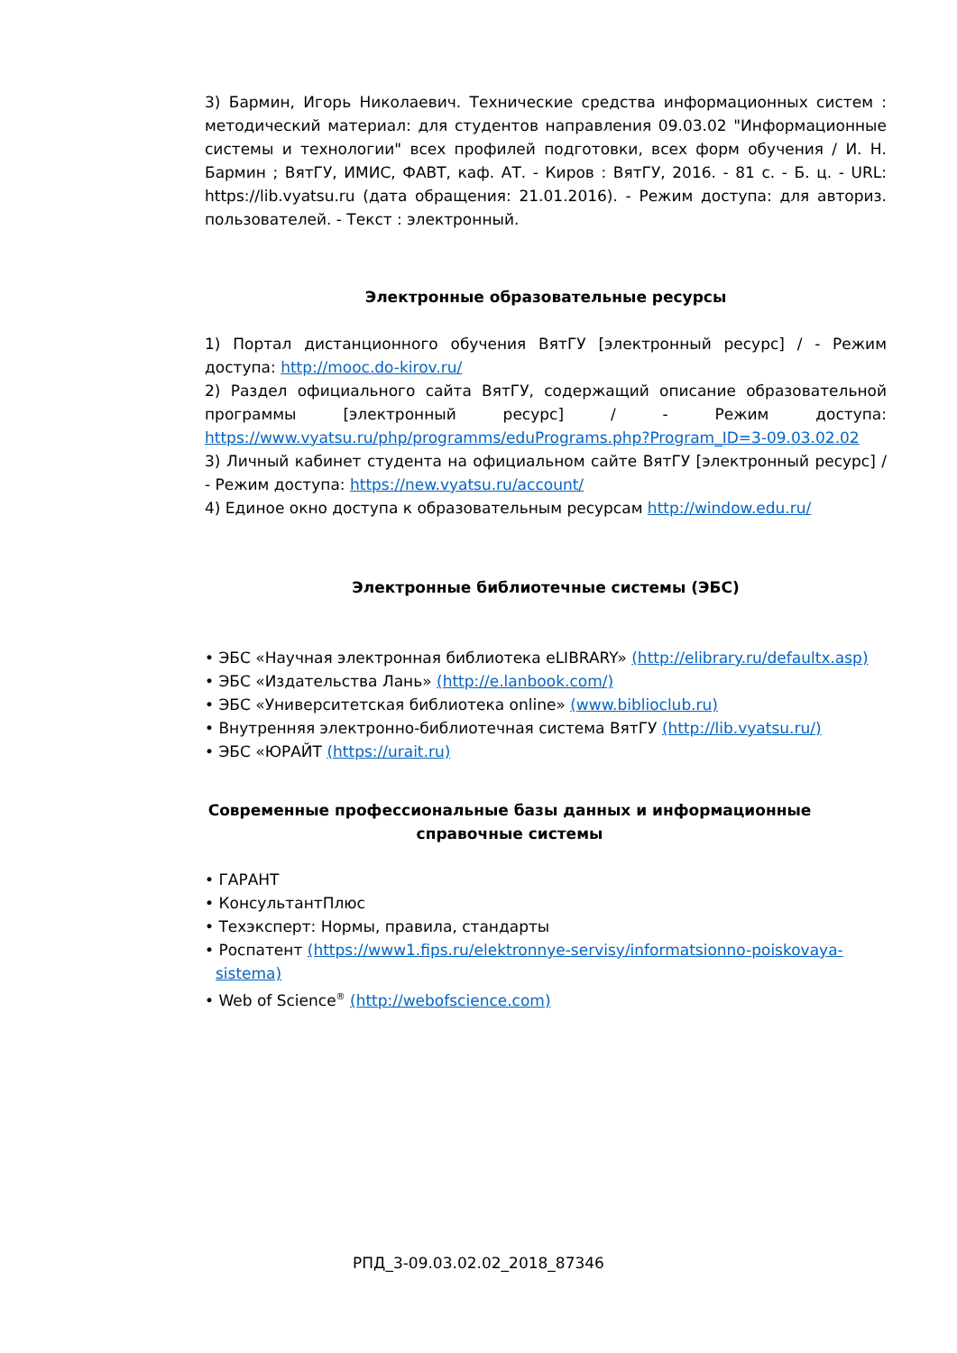3) Бармин, Игорь Николаевич. Технические средства информационных систем : методический материал: для студентов направления 09.03.02 "Информационные системы и технологии" всех профилей подготовки, всех форм обучения / И. Н. Бармин ; ВятГУ, ИМИС, ФАВТ, каф. АТ. - Киров : ВятГУ, 2016. - 81 с. - Б. ц. - URL: https://lib.vyatsu.ru (дата обращения: 21.01.2016). - Режим доступа: для авториз. пользователей. - Текст : электронный.
Электронные образовательные ресурсы
1) Портал дистанционного обучения ВятГУ [электронный ресурс] / - Режим доступа: http://mooc.do-kirov.ru/
2) Раздел официального сайта ВятГУ, содержащий описание образовательной программы [электронный ресурс] / - Режим доступа: https://www.vyatsu.ru/php/programms/eduPrograms.php?Program_ID=3-09.03.02.02
3) Личный кабинет студента на официальном сайте ВятГУ [электронный ресурс] / - Режим доступа: https://new.vyatsu.ru/account/
4) Единое окно доступа к образовательным ресурсам http://window.edu.ru/
Электронные библиотечные системы (ЭБС)
• ЭБС «Научная электронная библиотека eLIBRARY» (http://elibrary.ru/defaultx.asp)
• ЭБС «Издательства Лань» (http://e.lanbook.com/)
• ЭБС «Университетская библиотека online» (www.biblioclub.ru)
• Внутренняя электронно-библиотечная система ВятГУ (http://lib.vyatsu.ru/)
• ЭБС «ЮРАЙТ (https://urait.ru)
Современные профессиональные базы данных и информационные справочные системы
• ГАРАНТ
• КонсультантПлюс
• Техэксперт: Нормы, правила, стандарты
• Роспатент (https://www1.fips.ru/elektronnye-servisy/informatsionno-poiskovaya-
sistema)
• Web of Science<sup>®</sup> (http://webofscience.com)
РПД_3-09.03.02.02_2018_87346